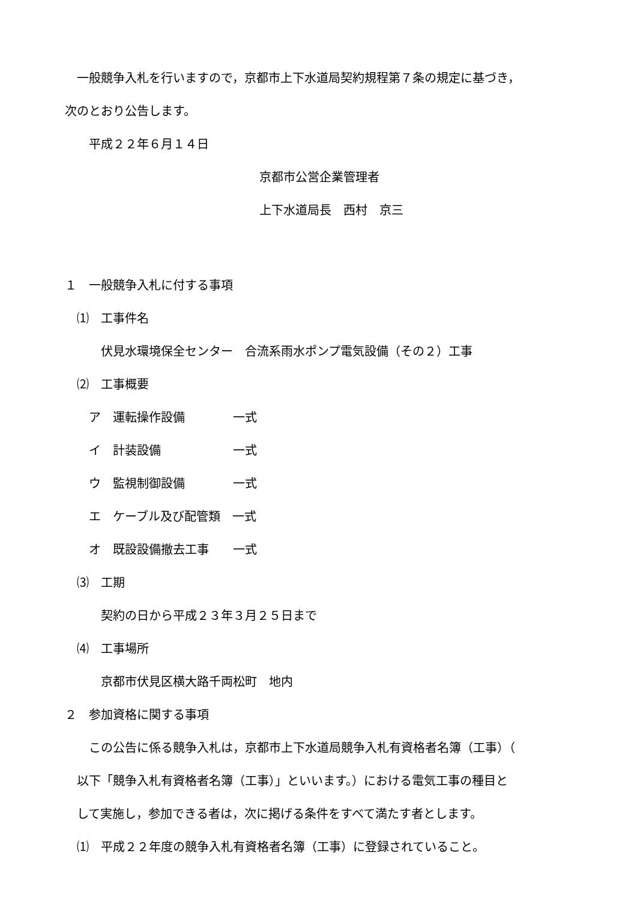一般競争入札を行いますので，京都市上下水道局契約規程第７条の規定に基づき，
次のとおり公告します。
　　平成２２年６月１４日
京都市公営企業管理者
上下水道局長　西村　京三
１　一般競争入札に付する事項
　⑴　工事件名
　　　伏見水環境保全センター　合流系雨水ポンプ電気設備（その２）工事
　⑵　工事概要
　　ア　運転操作設備　　　　一式
　　イ　計装設備　　　　　　一式
　　ウ　監視制御設備　　　　一式
　　エ　ケーブル及び配管類　一式
　　オ　既設設備撤去工事　　一式
　⑶　工期
　　　契約の日から平成２３年３月２５日まで
　⑷　工事場所
　　　京都市伏見区横大路千両松町　地内
２　参加資格に関する事項
　　この公告に係る競争入札は，京都市上下水道局競争入札有資格者名簿（工事）（
　以下「競争入札有資格者名簿（工事）」といいます。）における電気工事の種目と
　して実施し，参加できる者は，次に掲げる条件をすべて満たす者とします。
　⑴　平成２２年度の競争入札有資格者名簿（工事）に登録されていること。